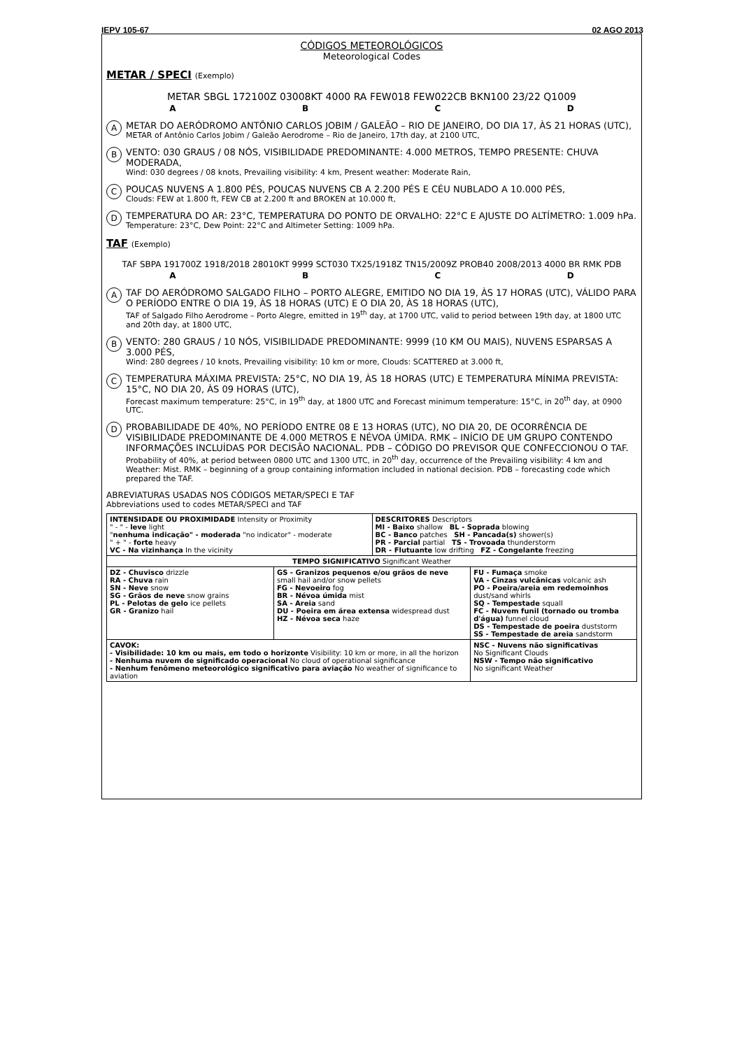IEPV 105-67 02 AGO 2013
CÓDIGOS METEOROLÓGICOS
Meteorological Codes
METAR / SPECI (Exemplo)
METAR SBGL 172100Z 03008KT 4000 RA FEW018 FEW022CB BKN100 23/22 Q1009
ABCD
A
METAR DO AERÓDROMO ANTÔNIO CARLOS JOBIM / GALEÃO – RIO DE JANEIRO, DO DIA 17, ÀS 21 HORAS (UTC),
METAR of Antônio Carlos Jobim / Galeão Aerodrome – Rio de Janeiro, 17th day, at 2100 UTC,
B
VENTO: 030 GRAUS / 08 NÓS, VISIBILIDADE PREDOMINANTE: 4.000 METROS, TEMPO PRESENTE: CHUVA MODERADA,
Wind: 030 degrees / 08 knots, Prevailing visibility: 4 km, Present weather: Moderate Rain,
C
POUCAS NUVENS A 1.800 PÉS, POUCAS NUVENS CB A 2.200 PÉS E CÉU NUBLADO A 10.000 PÉS,
Clouds: FEW at 1.800 ft, FEW CB at 2.200 ft and BROKEN at 10.000 ft,
D
TEMPERATURA DO AR: 23°C, TEMPERATURA DO PONTO DE ORVALHO: 22°C E AJUSTE DO ALTÍMETRO: 1.009 hPa.
Temperature: 23°C, Dew Point: 22°C and Altimeter Setting: 1009 hPa.
TAF (Exemplo)
TAF SBPA 191700Z 1918/2018 28010KT 9999 SCT030 TX25/1918Z TN15/2009Z PROB40 2008/2013 4000 BR RMK PDB
ABCD
A
TAF DO AERÓDROMO SALGADO FILHO – PORTO ALEGRE, EMITIDO NO DIA 19, ÀS 17 HORAS (UTC), VÁLIDO PARA O PERÍODO ENTRE O DIA 19, ÀS 18 HORAS (UTC) E O DIA 20, ÀS 18 HORAS (UTC),
TAF of Salgado Filho Aerodrome – Porto Alegre, emitted in 19<sup>th</sup> day, at 1700 UTC, valid to period between 19th day, at 1800 UTC and 20th day, at 1800 UTC,
B
VENTO: 280 GRAUS / 10 NÓS, VISIBILIDADE PREDOMINANTE: 9999 (10 KM OU MAIS), NUVENS ESPARSAS A 3.000 PÉS,
Wind: 280 degrees / 10 knots, Prevailing visibility: 10 km or more, Clouds: SCATTERED at 3.000 ft,
C
TEMPERATURA MÁXIMA PREVISTA: 25°C, NO DIA 19, ÀS 18 HORAS (UTC) E TEMPERATURA MÍNIMA PREVISTA: 15°C, NO DIA 20, ÀS 09 HORAS (UTC),
Forecast maximum temperature: 25°C, in 19<sup>th</sup> day, at 1800 UTC and Forecast minimum temperature: 15°C, in 20<sup>th</sup> day, at 0900 UTC.
D
PROBABILIDADE DE 40%, NO PERÍODO ENTRE 08 E 13 HORAS (UTC), NO DIA 20, DE OCORRÊNCIA DE VISIBILIDADE PREDOMINANTE DE 4.000 METROS E NÉVOA ÚMIDA. RMK – INÍCIO DE UM GRUPO CONTENDO INFORMAÇÕES INCLUÍDAS POR DECISÃO NACIONAL. PDB – CÓDIGO DO PREVISOR QUE CONFECCIONOU O TAF.
Probability of 40%, at period between 0800 UTC and 1300 UTC, in 20<sup>th</sup> day, occurrence of the Prevailing visibility: 4 km and Weather: Mist. RMK – beginning of a group containing information included in national decision. PDB – forecasting code which prepared the TAF.
ABREVIATURAS USADAS NOS CÓDIGOS METAR/SPECI E TAF
Abbreviations used to codes METAR/SPECI and TAF
| INTENSIDADE OU PROXIMIDADE Intensity or Proximity " - " - leve light " nenhuma indicação" - moderada "no indicator" - moderate " + " - forte heavy VC - Na vizinhança In the vicinity | | DESCRITORES Descriptors MI - Baixo shallow BL - Soprada blowing BC - Banco patches SH - Pancada(s) shower(s) PR - Parcial partial TS - Trovoada thunderstorm DR - Flutuante low drifting FZ - Congelante freezing | |
| TEMPO SIGNIFICATIVO Significant Weather | | | |
| DZ - Chuvisco drizzle RA - Chuva rain SN - Neve snow SG - Grãos de neve snow grains PL - Pelotas de gelo ice pellets GR - Granizo hail | GS - Granizos pequenos e/ou grãos de neve small hail and/or snow pellets FG - Nevoeiro fog BR - Névoa úmida mist SA - Areia sand DU - Poeira em área extensa widespread dust HZ - Névoa seca haze | | FU - Fumaça smoke VA - Cinzas vulcânicas volcanic ash PO - Poeira/areia em redemoinhos dust/sand whirls SQ - Tempestade squall FC - Nuvem funil (tornado ou tromba d'água) funnel cloud DS - Tempestade de poeira duststorm SS - Tempestade de areia sandstorm |
| CAVOK: - Visibilidade: 10 km ou mais, em todo o horizonte Visibility: 10 km or more, in all the horizon - Nenhuma nuvem de significado operacional No cloud of operational significance - Nenhum fenômeno meteorológico significativo para aviação No weather of significance to aviation | | | NSC - Nuvens não significativas No Significant Clouds NSW - Tempo não significativo No significant Weather |